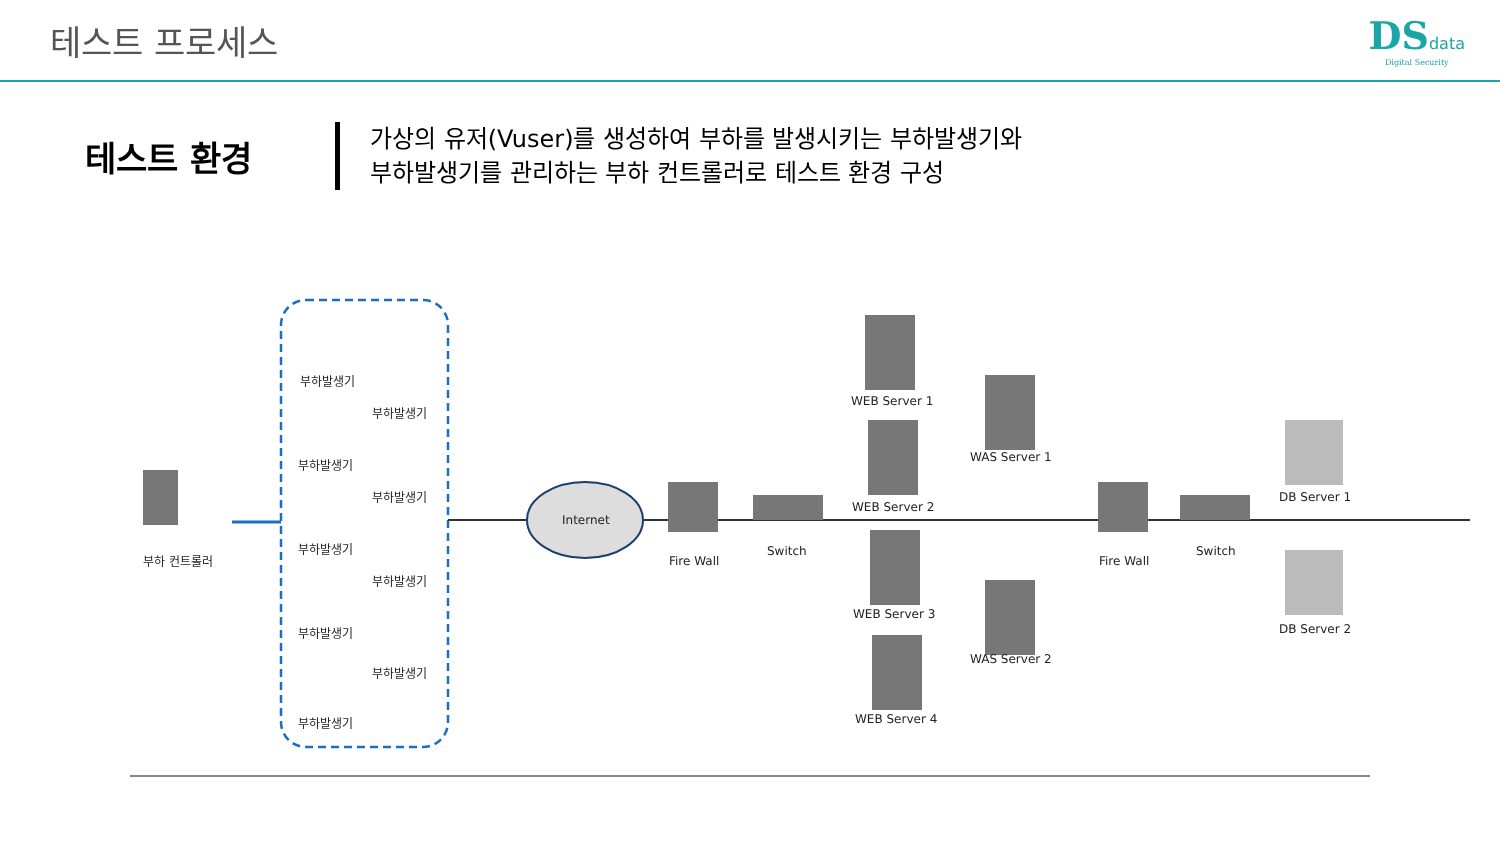테스트 프로세스 DSdata
Digital Security
테스트 환경
가상의 유저(Vuser)를 생성하여 부하를 발생시키는 부하발생기와
부하발생기를 관리하는 부하 컨트롤러로 테스트 환경 구성
부하 컨트롤러
부하발생기
부하발생기
부하발생기
부하발생기
부하발생기
부하발생기
부하발생기
부하발생기
부하발생기
Internet
Fire Wall
Switch
WEB Server 1
WEB Server 2
WEB Server 3
WEB Server 4
WAS Server 1
WAS Server 2
Fire Wall
Switch
DB Server 1
DB Server 2